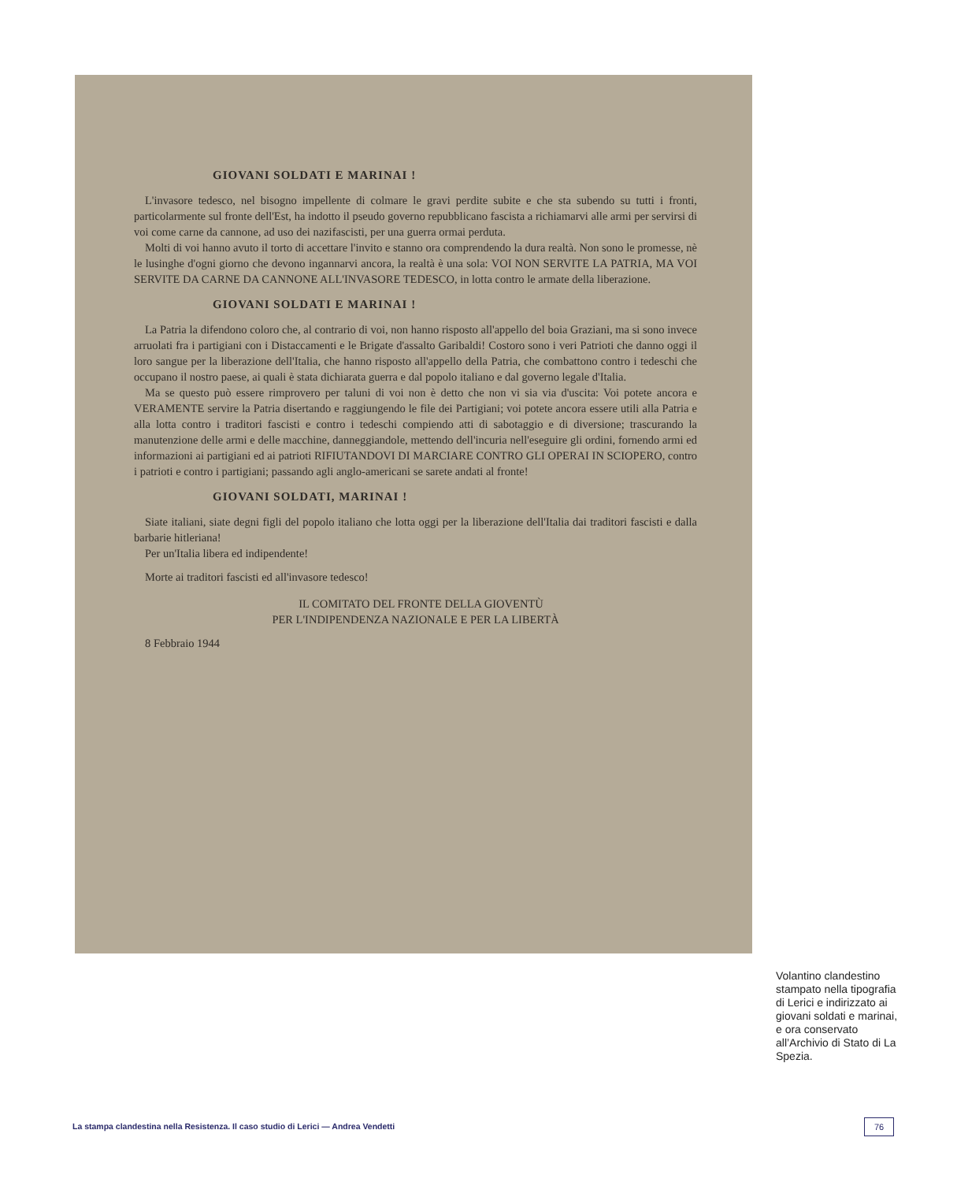GIOVANI SOLDATI E MARINAI !
L'invasore tedesco, nel bisogno impellente di colmare le gravi perdite subite e che sta subendo su tutti i fronti, particolarmente sul fronte dell'Est, ha indotto il pseudo governo repubblicano fascista a richiamarvi alle armi per servirsi di voi come carne da cannone, ad uso dei nazifascisti, per una guerra ormai perduta.
Molti di voi hanno avuto il torto di accettare l'invito e stanno ora comprendendo la dura realtà. Non sono le promesse, nè le lusinghe d'ogni giorno che devono ingannarvi ancora, la realtà è una sola: VOI NON SERVITE LA PATRIA, MA VOI SERVITE DA CARNE DA CANNONE ALL'INVASORE TEDESCO, in lotta contro le armate della liberazione.
GIOVANI SOLDATI E MARINAI !
La Patria la difendono coloro che, al contrario di voi, non hanno risposto all'appello del boia Graziani, ma si sono invece arruolati fra i partigiani con i Distaccamenti e le Brigate d'assalto Garibaldi! Costoro sono i veri Patrioti che danno oggi il loro sangue per la liberazione dell'Italia, che hanno risposto all'appello della Patria, che combattono contro i tedeschi che occupano il nostro paese, ai quali è stata dichiarata guerra e dal popolo italiano e dal governo legale d'Italia.
Ma se questo può essere rimprovero per taluni di voi non è detto che non vi sia via d'uscita: Voi potete ancora e VERAMENTE servire la Patria disertando e raggiungendo le file dei Partigiani; voi potete ancora essere utili alla Patria e alla lotta contro i traditori fascisti e contro i tedeschi compiendo atti di sabotaggio e di diversione; trascurando la manutenzione delle armi e delle macchine, danneggiandole, mettendo dell'incuria nell'eseguire gli ordini, fornendo armi ed informazioni ai partigiani ed ai patrioti RIFIUTANDOVI DI MARCIARE CONTRO GLI OPERAI IN SCIOPERO, contro i patrioti e contro i partigiani; passando agli anglo-americani se sarete andati al fronte!
GIOVANI SOLDATI, MARINAI !
Siate italiani, siate degni figli del popolo italiano che lotta oggi per la liberazione dell'Italia dai traditori fascisti e dalla barbarie hitleriana!
Per un'Italia libera ed indipendente!
Morte ai traditori fascisti ed all'invasore tedesco!
IL COMITATO DEL FRONTE DELLA GIOVENTÙ
PER L'INDIPENDENZA NAZIONALE E PER LA LIBERTÀ
8 Febbraio 1944
Volantino clandestino stampato nella tipografia di Lerici e indirizzato ai giovani soldati e marinai, e ora conservato all’Archivio di Stato di La Spezia.
La stampa clandestina nella Resistenza. Il caso studio di Lerici — Andrea Vendetti
76